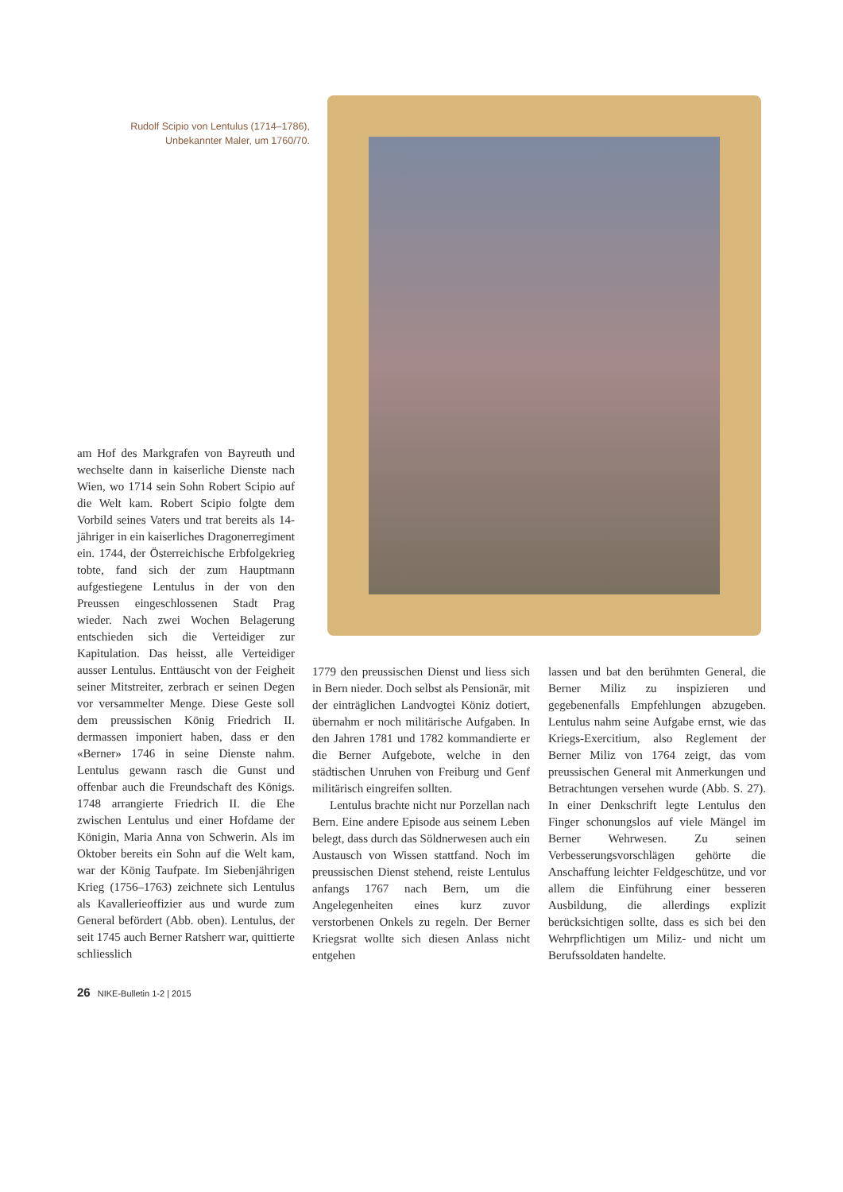Rudolf Scipio von Lentulus (1714–1786),
Unbekannter Maler, um 1760/70.
am Hof des Markgrafen von Bayreuth und wechselte dann in kaiserliche Dienste nach Wien, wo 1714 sein Sohn Robert Scipio auf die Welt kam. Robert Scipio folgte dem Vorbild seines Vaters und trat bereits als 14-jähriger in ein kaiserliches Dragonerregiment ein. 1744, der Österreichische Erbfolgekrieg tobte, fand sich der zum Hauptmann aufgestiegene Lentulus in der von den Preussen eingeschlossenen Stadt Prag wieder. Nach zwei Wochen Belagerung entschieden sich die Verteidiger zur Kapitulation. Das heisst, alle Verteidiger ausser Lentulus. Enttäuscht von der Feigheit seiner Mitstreiter, zerbrach er seinen Degen vor versammelter Menge. Diese Geste soll dem preussischen König Friedrich II. dermassen imponiert haben, dass er den «Berner» 1746 in seine Dienste nahm. Lentulus gewann rasch die Gunst und offenbar auch die Freundschaft des Königs. 1748 arrangierte Friedrich II. die Ehe zwischen Lentulus und einer Hofdame der Königin, Maria Anna von Schwerin. Als im Oktober bereits ein Sohn auf die Welt kam, war der König Taufpate. Im Siebenjährigen Krieg (1756–1763) zeichnete sich Lentulus als Kavallerieoffizier aus und wurde zum General befördert (Abb. oben). Lentulus, der seit 1745 auch Berner Ratsherr war, quittierte schliesslich
1779 den preussischen Dienst und liess sich in Bern nieder. Doch selbst als Pensionär, mit der einträglichen Landvogtei Köniz dotiert, übernahm er noch militärische Aufgaben. In den Jahren 1781 und 1782 kommandierte er die Berner Aufgebote, welche in den städtischen Unruhen von Freiburg und Genf militärisch eingreifen sollten.
Lentulus brachte nicht nur Porzellan nach Bern. Eine andere Episode aus seinem Leben belegt, dass durch das Söldnerwesen auch ein Austausch von Wissen stattfand. Noch im preussischen Dienst stehend, reiste Lentulus anfangs 1767 nach Bern, um die Angelegenheiten eines kurz zuvor verstorbenen Onkels zu regeln. Der Berner Kriegsrat wollte sich diesen Anlass nicht entgehen
lassen und bat den berühmten General, die Berner Miliz zu inspizieren und gegebenenfalls Empfehlungen abzugeben. Lentulus nahm seine Aufgabe ernst, wie das Kriegs-Exercitium, also Reglement der Berner Miliz von 1764 zeigt, das vom preussischen General mit Anmerkungen und Betrachtungen versehen wurde (Abb. S. 27). In einer Denkschrift legte Lentulus den Finger schonungslos auf viele Mängel im Berner Wehrwesen. Zu seinen Verbesserungsvorschlägen gehörte die Anschaffung leichter Feldgeschütze, und vor allem die Einführung einer besseren Ausbildung, die allerdings explizit berücksichtigen sollte, dass es sich bei den Wehrpflichtigen um Miliz- und nicht um Berufssoldaten handelte.
26 NIKE-Bulletin 1-2 | 2015